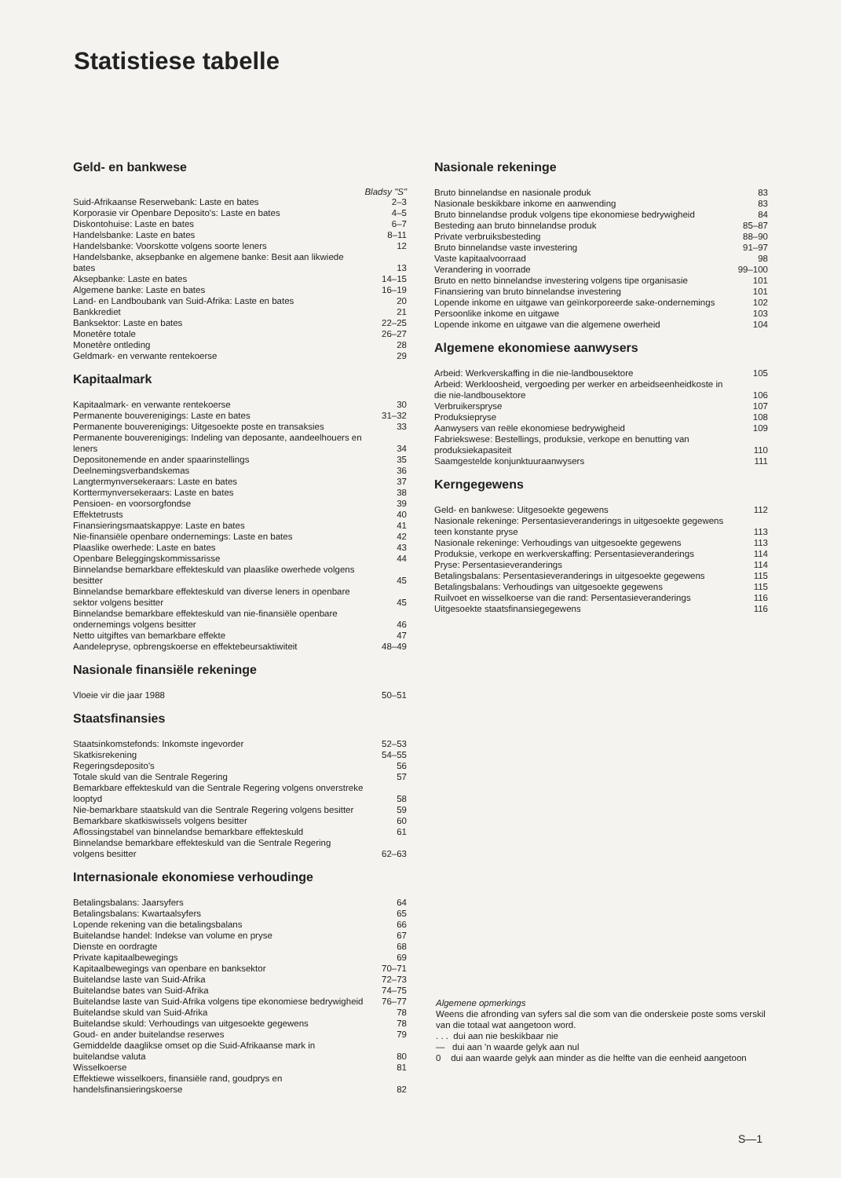Statistiese tabelle
Geld- en bankwese
Bladsy "S"
| Suid-Afrikaanse Reserwebank: Laste en bates | 2–3 |
| Korporasie vir Openbare Deposito's: Laste en bates | 4–5 |
| Diskontohuise: Laste en bates | 6–7 |
| Handelsbanke: Laste en bates | 8–11 |
| Handelsbanke: Voorskotte volgens soorte leners | 12 |
| Handelsbanke, aksepbanke en algemene banke: Besit aan likwiede bates | 13 |
| Aksepbanke: Laste en bates | 14–15 |
| Algemene banke: Laste en bates | 16–19 |
| Land- en Landboubank van Suid-Afrika: Laste en bates | 20 |
| Bankkrediet | 21 |
| Banksektor: Laste en bates | 22–25 |
| Monetêre totale | 26–27 |
| Monetêre ontleding | 28 |
| Geldmark- en verwante rentekoerse | 29 |
Kapitaalmark
| Kapitaalmark- en verwante rentekoerse | 30 |
| Permanente bouverenigings: Laste en bates | 31–32 |
| Permanente bouverenigings: Uitgesoekte poste en transaksies | 33 |
| Permanente bouverenigings: Indeling van deposante, aandeelhouers en leners | 34 |
| Depositonemende en ander spaarinstellings | 35 |
| Deelnemingsverbandskemas | 36 |
| Langtermynversekeraars: Laste en bates | 37 |
| Korttermynversekeraars: Laste en bates | 38 |
| Pensioen- en voorsorgfondse | 39 |
| Effektetrusts | 40 |
| Finansieringsmaatskappye: Laste en bates | 41 |
| Nie-finansiële openbare ondernemings: Laste en bates | 42 |
| Plaaslike owerhede: Laste en bates | 43 |
| Openbare Beleggingskommissarisse | 44 |
| Binnelandse bemarkbare effekteskuld van plaaslike owerhede volgens besitter | 45 |
| Binnelandse bemarkbare effekteskuld van diverse leners in openbare sektor volgens besitter | 45 |
| Binnelandse bemarkbare effekteskuld van nie-finansiële openbare ondernemings volgens besitter | 46 |
| Netto uitgiftes van bemarkbare effekte | 47 |
| Aandelepryse, opbrengskoerse en effektebeursaktiwiteit | 48–49 |
Nasionale finansiële rekeninge
| Vloeie vir die jaar 1988 | 50–51 |
Staatsfinansies
| Staatsinkomstefonds: Inkomste ingevorder | 52–53 |
| Skatkisrekening | 54–55 |
| Regeringsdeposito's | 56 |
| Totale skuld van die Sentrale Regering | 57 |
| Bemarkbare effekteskuld van die Sentrale Regering volgens onverstreke looptyd | 58 |
| Nie-bemarkbare staatskuld van die Sentrale Regering volgens besitter | 59 |
| Bemarkbare skatkiswissels volgens besitter | 60 |
| Aflossingstabel van binnelandse bemarkbare effekteskuld | 61 |
| Binnelandse bemarkbare effekteskuld van die Sentrale Regering volgens besitter | 62–63 |
Internasionale ekonomiese verhoudinge
| Betalingsbalans: Jaarsyfers | 64 |
| Betalingsbalans: Kwartaalsyfers | 65 |
| Lopende rekening van die betalingsbalans | 66 |
| Buitelandse handel: Indekse van volume en pryse | 67 |
| Dienste en oordragte | 68 |
| Private kapitaalbewegings | 69 |
| Kapitaalbewegings van openbare en banksektor | 70–71 |
| Buitelandse laste van Suid-Afrika | 72–73 |
| Buitelandse bates van Suid-Afrika | 74–75 |
| Buitelandse laste van Suid-Afrika volgens tipe ekonomiese bedrywigheid | 76–77 |
| Buitelandse skuld van Suid-Afrika | 78 |
| Buitelandse skuld: Verhoudings van uitgesoekte gegewens | 78 |
| Goud- en ander buitelandse reserwes | 79 |
| Gemiddelde daaglikse omset op die Suid-Afrikaanse mark in buitelandse valuta | 80 |
| Wisselkoerse | 81 |
| Effektiewe wisselkoers, finansiële rand, goudprys en handelsfinansieringskoerse | 82 |
Nasionale rekeninge
| Bruto binnelandse en nasionale produk | 83 |
| Nasionale beskikbare inkome en aanwending | 83 |
| Bruto binnelandse produk volgens tipe ekonomiese bedrywigheid | 84 |
| Besteding aan bruto binnelandse produk | 85–87 |
| Private verbruiksbesteding | 88–90 |
| Bruto binnelandse vaste investering | 91–97 |
| Vaste kapitaalvoorraad | 98 |
| Verandering in voorrade | 99–100 |
| Bruto en netto binnelandse investering volgens tipe organisasie | 101 |
| Finansiering van bruto binnelandse investering | 101 |
| Lopende inkome en uitgawe van geïnkorporeerde sake-ondernemings | 102 |
| Persoonlike inkome en uitgawe | 103 |
| Lopende inkome en uitgawe van die algemene owerheid | 104 |
Algemene ekonomiese aanwysers
| Arbeid: Werkverskaffing in die nie-landbousektore | 105 |
| Arbeid: Werkloosheid, vergoeding per werker en arbeidseenheidkoste in die nie-landbousektore | 106 |
| Verbruikerspryse | 107 |
| Produksiepryse | 108 |
| Aanwysers van reële ekonomiese bedrywigheid | 109 |
| Fabriekswese: Bestellings, produksie, verkope en benutting van produksiekapasiteit | 110 |
| Saamgestelde konjunktuuraanwysers | 111 |
Kerngegewens
| Geld- en bankwese: Uitgesoekte gegewens | 112 |
| Nasionale rekeninge: Persentasieveranderings in uitgesoekte gegewens teen konstante pryse | 113 |
| Nasionale rekeninge: Verhoudings van uitgesoekte gegewens | 113 |
| Produksie, verkope en werkverskaffing: Persentasieveranderings | 114 |
| Pryse: Persentasieveranderings | 114 |
| Betalingsbalans: Persentasieveranderings in uitgesoekte gegewens | 115 |
| Betalingsbalans: Verhoudings van uitgesoekte gegewens | 115 |
| Ruilvoet en wisselkoerse van die rand: Persentasieveranderings | 116 |
| Uitgesoekte staatsfinansiegegewens | 116 |
Algemene opmerkings
Weens die afronding van syfers sal die som van die onderskeie poste soms verskil van die totaal wat aangetoon word.
. . . dui aan nie beskikbaar nie
— dui aan 'n waarde gelyk aan nul
0 dui aan waarde gelyk aan minder as die helfte van die eenheid aangetoon
S—1